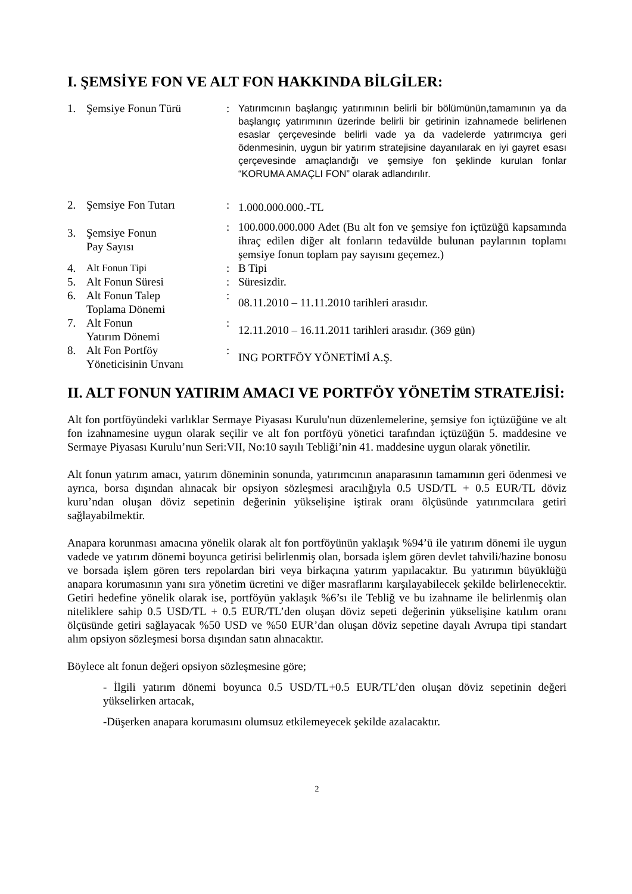I. ŞEMSİYE FON VE ALT FON HAKKINDA BİLGİLER:
| 1. | Şemsiye Fonun Türü | : | Yatırımcının başlangıç yatırımının belirli bir bölümünün,tamamının ya da başlangıç yatırımının üzerinde belirli bir getirinin izahnamede belirlenen esaslar çerçevesinde belirli vade ya da vadelerde yatırımcıya geri ödenmesinin, uygun bir yatırım stratejisine dayanılarak en iyi gayret esası çerçevesinde amaçlandığı ve şemsiye fon şeklinde kurulan fonlar “KORUMA AMAÇLI FON” olarak adlandırılır. |
| 2. | Şemsiye Fon Tutarı | : | 1.000.000.000.-TL |
| 3. | Şemsiye Fonun Pay Sayısı | : | 100.000.000.000 Adet (Bu alt fon ve şemsiye fon içtüzüğü kapsamında ihraç edilen diğer alt fonların tedavülde bulunan paylarının toplamı şemsiye fonun toplam pay sayısını geçemez.) |
| 4. | Alt Fonun Tipi | : | B Tipi |
| 5. | Alt Fonun Süresi | : | Süresizdir. |
| 6. | Alt Fonun Talep Toplama Dönemi | : | 08.11.2010 – 11.11.2010 tarihleri arasıdır. |
| 7. | Alt Fonun Yatırım Dönemi | : | 12.11.2010 – 16.11.2011 tarihleri arasıdır. (369 gün) |
| 8. | Alt Fon Portföy Yöneticisinin Unvanı | : | ING PORTFÖY YÖNETİMİ A.Ş. |
II. ALT FONUN YATIRIM AMACI VE PORTFÖY YÖNETİM STRATEJİSİ:
Alt fon portföyündeki varlıklar Sermaye Piyasası Kurulu'nun düzenlemelerine, şemsiye fon içtüzüğüne ve alt fon izahnamesine uygun olarak seçilir ve alt fon portföyü yönetici tarafından içtüzüğün 5. maddesine ve Sermaye Piyasası Kurulu’nun Seri:VII, No:10 sayılı Tebliği’nin 41. maddesine uygun olarak yönetilir.
Alt fonun yatırım amacı, yatırım döneminin sonunda, yatırımcının anaparasının tamamının geri ödenmesi ve ayrıca, borsa dışından alınacak bir opsiyon sözleşmesi aracılığıyla 0.5 USD/TL + 0.5 EUR/TL döviz kuru’ndan oluşan döviz sepetinin değerinin yükselişine iştirak oranı ölçüsünde yatırımcılara getiri sağlayabilmektir.
Anapara korunması amacına yönelik olarak alt fon portföyünün yaklaşık %94’ü ile yatırım dönemi ile uygun vadede ve yatırım dönemi boyunca getirisi belirlenmiş olan, borsada işlem gören devlet tahvili/hazine bonosu ve borsada işlem gören ters repolardan biri veya birkaçına yatırım yapılacaktır. Bu yatırımın büyüklüğü anapara korumasının yanı sıra yönetim ücretini ve diğer masraflarını karşılayabilecek şekilde belirlenecektir. Getiri hedefine yönelik olarak ise, portföyün yaklaşık %6’sı ile Tebliğ ve bu izahname ile belirlenmiş olan niteliklere sahip 0.5 USD/TL + 0.5 EUR/TL’den oluşan döviz sepeti değerinin yükselişine katılım oranı ölçüsünde getiri sağlayacak %50 USD ve %50 EUR’dan oluşan döviz sepetine dayalı Avrupa tipi standart alım opsiyon sözleşmesi borsa dışından satın alınacaktır.
Böylece alt fonun değeri opsiyon sözleşmesine göre;
- İlgili yatırım dönemi boyunca 0.5 USD/TL+0.5 EUR/TL’den oluşan döviz sepetinin değeri yükselirken artacak,
-Düşerken anapara korumasını olumsuz etkilemeyecek şekilde azalacaktır.
2